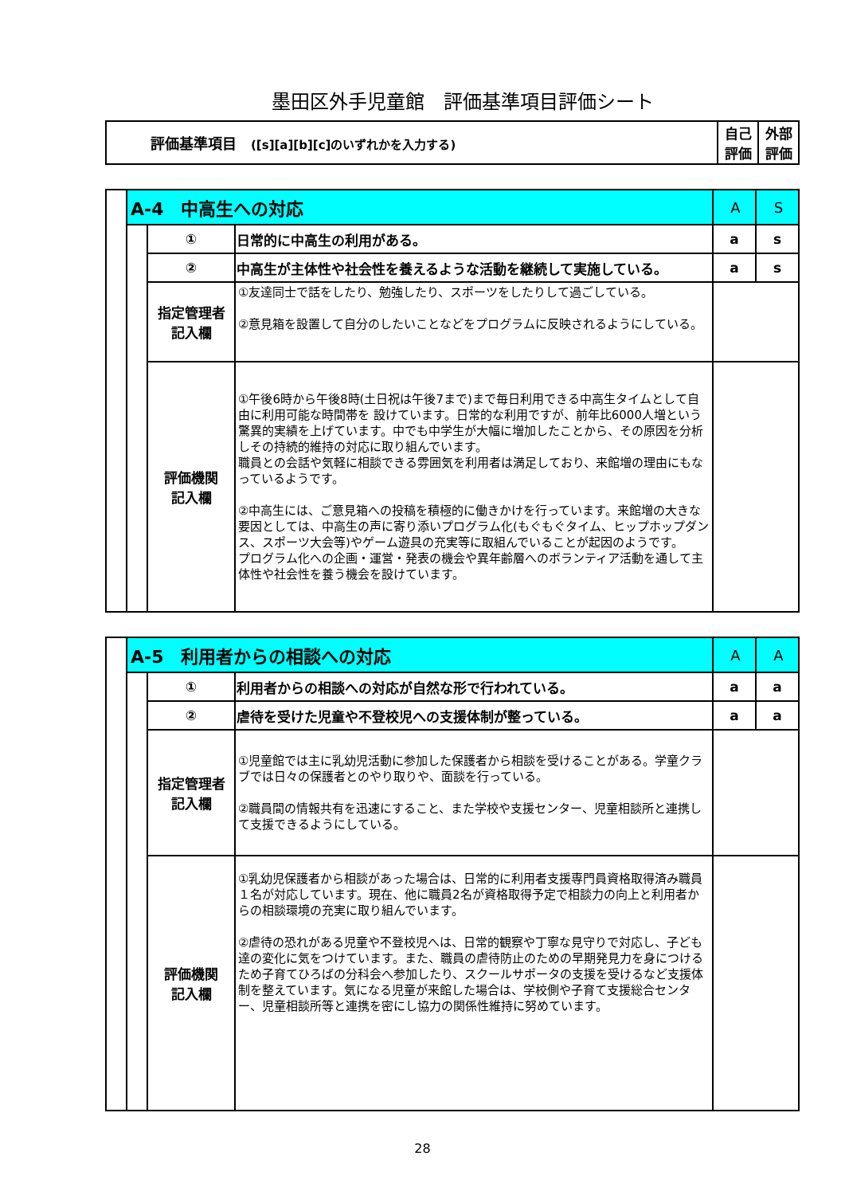墨田区外手児童館　評価基準項目評価シート
| 評価基準項目 ([s][a][b][c]のいずれかを入力する) | 自己 評価 | 外部 評価 |
| | A-4 中高生への対応 | | | A | S |
| | | ① | 日常的に中高生の利用がある。 | a | s |
| | | ② | 中高生が主体性や社会性を養えるような活動を継続して実施している。 | a | s |
| | | 指定管理者 記入欄 | ①友達同士で話をしたり、勉強したり、スポーツをしたりして過ごしている。 ②意見箱を設置して自分のしたいことなどをプログラムに反映されるようにしている。 | | |
| | | 評価機関 記入欄 | ①午後6時から午後8時(土日祝は午後7まで)まで毎日利用できる中高生タイムとして自由に利用可能な時間帯を 設けています。日常的な利用ですが、前年比6000人増という驚異的実績を上げています。中でも中学生が大幅に増加したことから、その原因を分析しその持続的維持の対応に取り組んでいます。 職員との会話や気軽に相談できる雰囲気を利用者は満足しており、来館増の理由にもなっているようです。 ②中高生には、ご意見箱への投稿を積極的に働きかけを行っています。来館増の大きな要因としては、中高生の声に寄り添いプログラム化(もぐもぐタイム、ヒップホップダンス、スポーツ大会等)やゲーム遊具の充実等に取組んでいることが起因のようです。 プログラム化への企画・運営・発表の機会や異年齢層へのボランティア活動を通して主体性や社会性を養う機会を設けています。 | | |
| | A-5 利用者からの相談への対応 | | | A | A |
| | | ① | 利用者からの相談への対応が自然な形で行われている。 | a | a |
| | | ② | 虐待を受けた児童や不登校児への支援体制が整っている。 | a | a |
| | | 指定管理者 記入欄 | ①児童館では主に乳幼児活動に参加した保護者から相談を受けることがある。学童クラブでは日々の保護者とのやり取りや、面談を行っている。 ②職員間の情報共有を迅速にすること、また学校や支援センター、児童相談所と連携して支援できるようにしている。 | | |
| | | 評価機関 記入欄 | ①乳幼児保護者から相談があった場合は、日常的に利用者支援専門員資格取得済み職員１名が対応しています。現在、他に職員2名が資格取得予定で相談力の向上と利用者からの相談環境の充実に取り組んでいます。 ②虐待の恐れがある児童や不登校児へは、日常的観察や丁寧な見守りで対応し、子ども達の変化に気をつけています。また、職員の虐待防止のための早期発見力を身につけるため子育てひろばの分科会へ参加したり、スクールサポータの支援を受けるなど支援体制を整えています。気になる児童が来館した場合は、学校側や子育て支援総合センター、児童相談所等と連携を密にし協力の関係性維持に努めています。 | | |
28